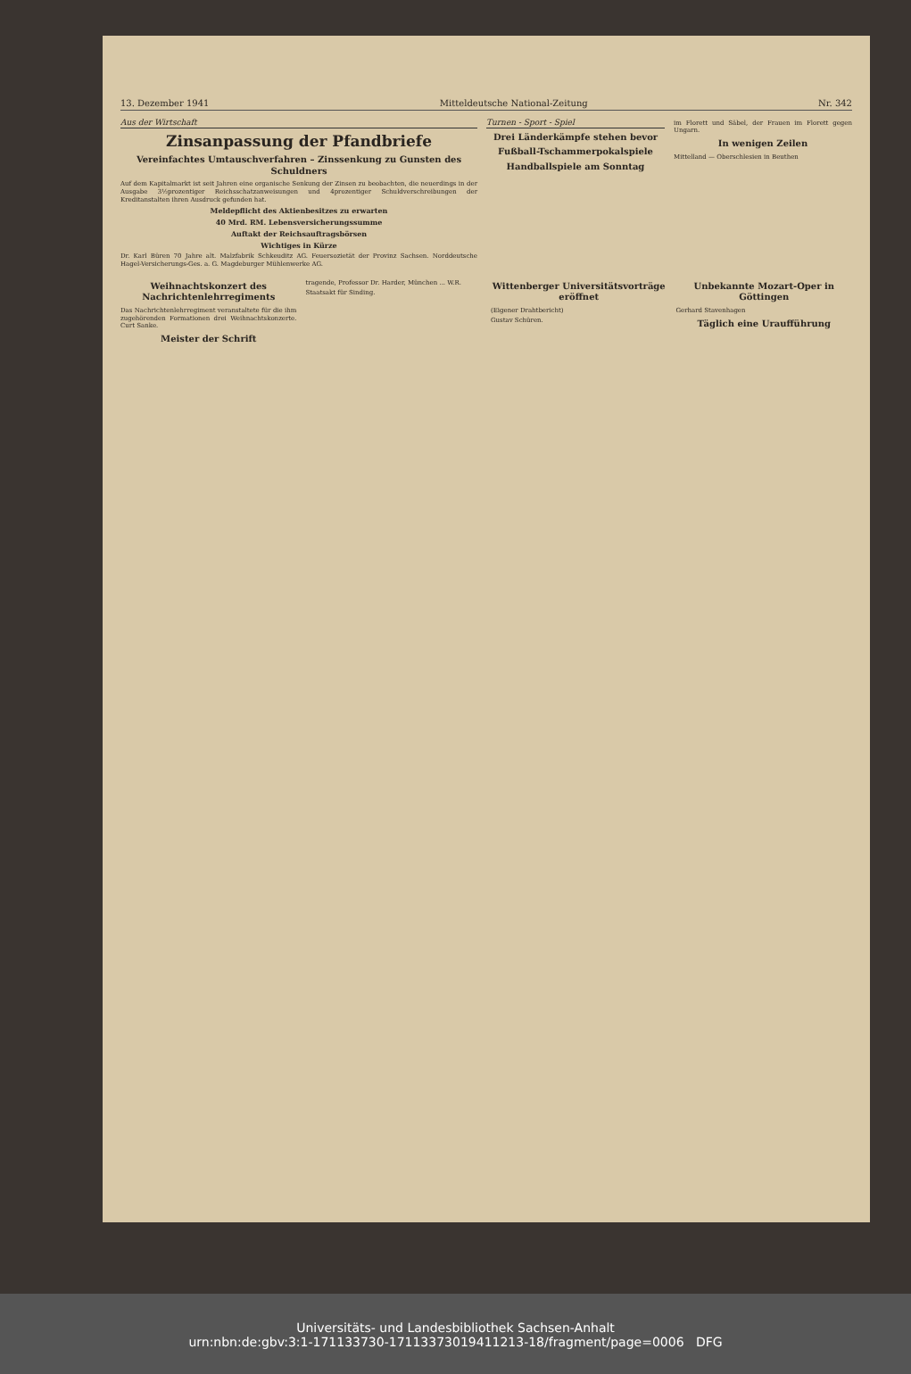13. Dezember 1941 Mitteldeutsche National-Zeitung Nr. 342
Aus der Wirtschaft
Zinsanpassung der Pfandbriefe
Vereinfachtes Umtauschverfahren – Zinssenkung zu Gunsten des Schuldners
Auf dem Kapitalmarkt ist seit Jahren eine organische Senkung der Zinsen zu beobachten, die neuerdings in der Ausgabe 3½prozentiger Reichsschatzanweisungen und 4prozentiger Schuldverschreibungen der Kreditanstalten ihren Ausdruck gefunden hat.
Meldepflicht des Aktienbesitzes zu erwarten
40 Mrd. RM. Lebensversicherungssumme
Auftakt der Reichsauftragsbörsen
Wichtiges in Kürze
Dr. Karl Büren 70 Jahre alt. Malzfabrik Schkeuditz AG. Feuersozietät der Provinz Sachsen. Norddeutsche Hagel-Versicherungs-Ges. a. G. Magdeburger Mühlenwerke AG.
Turnen - Sport - Spiel
Drei Länderkämpfe stehen bevor
Fußball-Tschammerpokalspiele
Handballspiele am Sonntag
im Florett und Säbel, der Frauen im Florett gegen Ungarn.
In wenigen Zeilen
Mittelland — Oberschlesien in Beuthen
Weihnachtskonzert des Nachrichtenlehrregiments
Das Nachrichtenlehrregiment veranstaltete für die ihm zugehörenden Formationen drei Weihnachtskonzerte. Curt Sanke.
Meister der Schrift
tragende, Professor Dr. Harder, München ... W.R.
Staatsakt für Sinding.
Wittenberger Universitätsvorträge eröffnet
(Eigener Drahtbericht)
Gustav Schüren.
Unbekannte Mozart-Oper in Göttingen
Gerhard Stavenhagen
Täglich eine Uraufführung
Universitäts- und Landesbibliothek Sachsen-Anhalt
urn:nbn:de:gbv:3:1-171133730-17113373019411213-18/fragment/page=0006 DFG